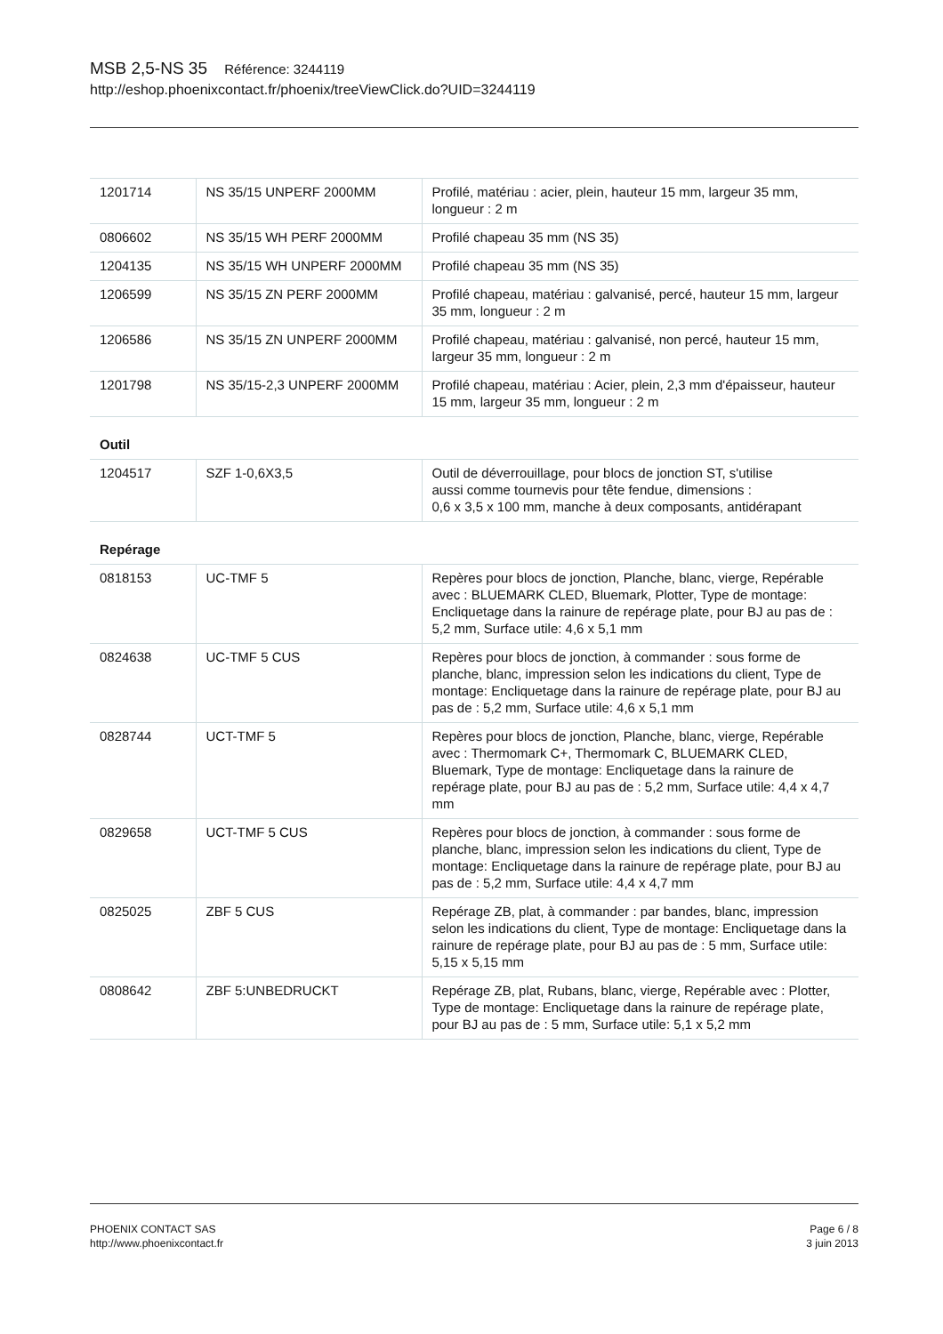MSB 2,5-NS 35 Référence: 3244119
http://eshop.phoenixcontact.fr/phoenix/treeViewClick.do?UID=3244119
| 1201714 | NS 35/15 UNPERF 2000MM | Profilé, matériau : acier, plein, hauteur 15 mm, largeur 35 mm, longueur : 2 m |
| 0806602 | NS 35/15 WH PERF 2000MM | Profilé chapeau 35 mm (NS 35) |
| 1204135 | NS 35/15 WH UNPERF 2000MM | Profilé chapeau 35 mm (NS 35) |
| 1206599 | NS 35/15 ZN PERF 2000MM | Profilé chapeau, matériau : galvanisé, percé, hauteur 15 mm, largeur 35 mm, longueur : 2 m |
| 1206586 | NS 35/15 ZN UNPERF 2000MM | Profilé chapeau, matériau : galvanisé, non percé, hauteur 15 mm, largeur 35 mm, longueur : 2 m |
| 1201798 | NS 35/15-2,3 UNPERF 2000MM | Profilé chapeau, matériau : Acier, plein, 2,3 mm d'épaisseur, hauteur 15 mm, largeur 35 mm, longueur : 2 m |
Outil
| 1204517 | SZF 1-0,6X3,5 | Outil de déverrouillage, pour blocs de jonction ST, s'utilise aussi comme tournevis pour tête fendue, dimensions : 0,6 x 3,5 x 100 mm, manche à deux composants, antidérapant |
Repérage
| 0818153 | UC-TMF 5 | Repères pour blocs de jonction, Planche, blanc, vierge, Repérable avec : BLUEMARK CLED, Bluemark, Plotter, Type de montage: Encliquetage dans la rainure de repérage plate, pour BJ au pas de : 5,2 mm, Surface utile: 4,6 x 5,1 mm |
| 0824638 | UC-TMF 5 CUS | Repères pour blocs de jonction, à commander : sous forme de planche, blanc, impression selon les indications du client, Type de montage: Encliquetage dans la rainure de repérage plate, pour BJ au pas de : 5,2 mm, Surface utile: 4,6 x 5,1 mm |
| 0828744 | UCT-TMF 5 | Repères pour blocs de jonction, Planche, blanc, vierge, Repérable avec : Thermomark C+, Thermomark C, BLUEMARK CLED, Bluemark, Type de montage: Encliquetage dans la rainure de repérage plate, pour BJ au pas de : 5,2 mm, Surface utile: 4,4 x 4,7 mm |
| 0829658 | UCT-TMF 5 CUS | Repères pour blocs de jonction, à commander : sous forme de planche, blanc, impression selon les indications du client, Type de montage: Encliquetage dans la rainure de repérage plate, pour BJ au pas de : 5,2 mm, Surface utile: 4,4 x 4,7 mm |
| 0825025 | ZBF 5 CUS | Repérage ZB, plat, à commander : par bandes, blanc, impression selon les indications du client, Type de montage: Encliquetage dans la rainure de repérage plate, pour BJ au pas de : 5 mm, Surface utile: 5,15 x 5,15 mm |
| 0808642 | ZBF 5:UNBEDRUCKT | Repérage ZB, plat, Rubans, blanc, vierge, Repérable avec : Plotter, Type de montage: Encliquetage dans la rainure de repérage plate, pour BJ au pas de : 5 mm, Surface utile: 5,1 x 5,2 mm |
PHOENIX CONTACT SAS
http://www.phoenixcontact.fr
Page 6 / 8
3 juin 2013